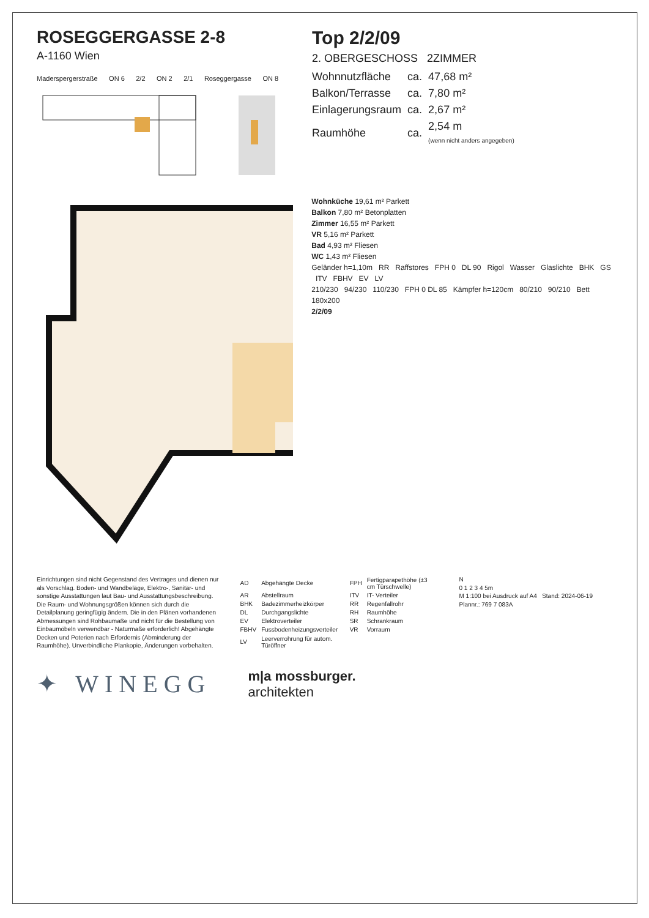ROSEGGERGASSE 2-8
A-1160 Wien
Maderspergerstraße ON 6 2/2 ON 2 2/1 Roseggergasse ON 8
Top 2/2/09
2. OBERGESCHOSS 2ZIMMER
| Wohnnutzfläche | ca. | 47,68 m² |
| Balkon/Terrasse | ca. | 7,80 m² |
| Einlagerungsraum | ca. | 2,67 m² |
| Raumhöhe | ca. | 2,54 m (wenn nicht anders angegeben) |
Wohnküche 19,61 m² Parkett
Balkon 7,80 m² Betonplatten
Zimmer 16,55 m² Parkett
VR 5,16 m² Parkett
Bad 4,93 m² Fliesen
WC 1,43 m² Fliesen
Geländer h=1,10m RR Raffstores FPH 0 DL 90 Rigol Wasser Glaslichte BHK GS ITV FBHV EV LV
210/230 94/230 110/230 FPH 0 DL 85 Kämpfer h=120cm 80/210 90/210 Bett 180x200
2/2/09
Einrichtungen sind nicht Gegenstand des Vertrages und dienen nur als Vorschlag. Boden- und Wandbeläge, Elektro-, Sanitär- und sonstige Ausstattungen laut Bau- und Ausstattungsbeschreibung. Die Raum- und Wohnungsgrößen können sich durch die Detailplanung geringfügig ändern. Die in den Plänen vorhandenen Abmessungen sind Rohbaumaße und nicht für die Bestellung von Einbaumöbeln verwendbar - Naturmaße erforderlich! Abgehängte Decken und Poterien nach Erfordernis (Abminderung der Raumhöhe). Unverbindliche Plankopie, Änderungen vorbehalten.
| AD | Abgehängte Decke | FPH | Fertigparapethöhe (±3 cm Türschwelle) |
| AR | Abstellraum | ITV | IT- Verteiler |
| BHK | Badezimmerheizkörper | RR | Regenfallrohr |
| DL | Durchgangslichte | RH | Raumhöhe |
| EV | Elektroverteiler | SR | Schrankraum |
| FBHV | Fussbodenheizungsverteiler | VR | Vorraum |
| LV | Leerverrohrung für autom. Türöffner | | |
N
0 1 2 3 4 5m
M 1:100 bei Ausdruck auf A4 Stand: 2024-06-19 Plannr.: 769 7 083A
✦ WINEGG
m|a mossburger.
architekten